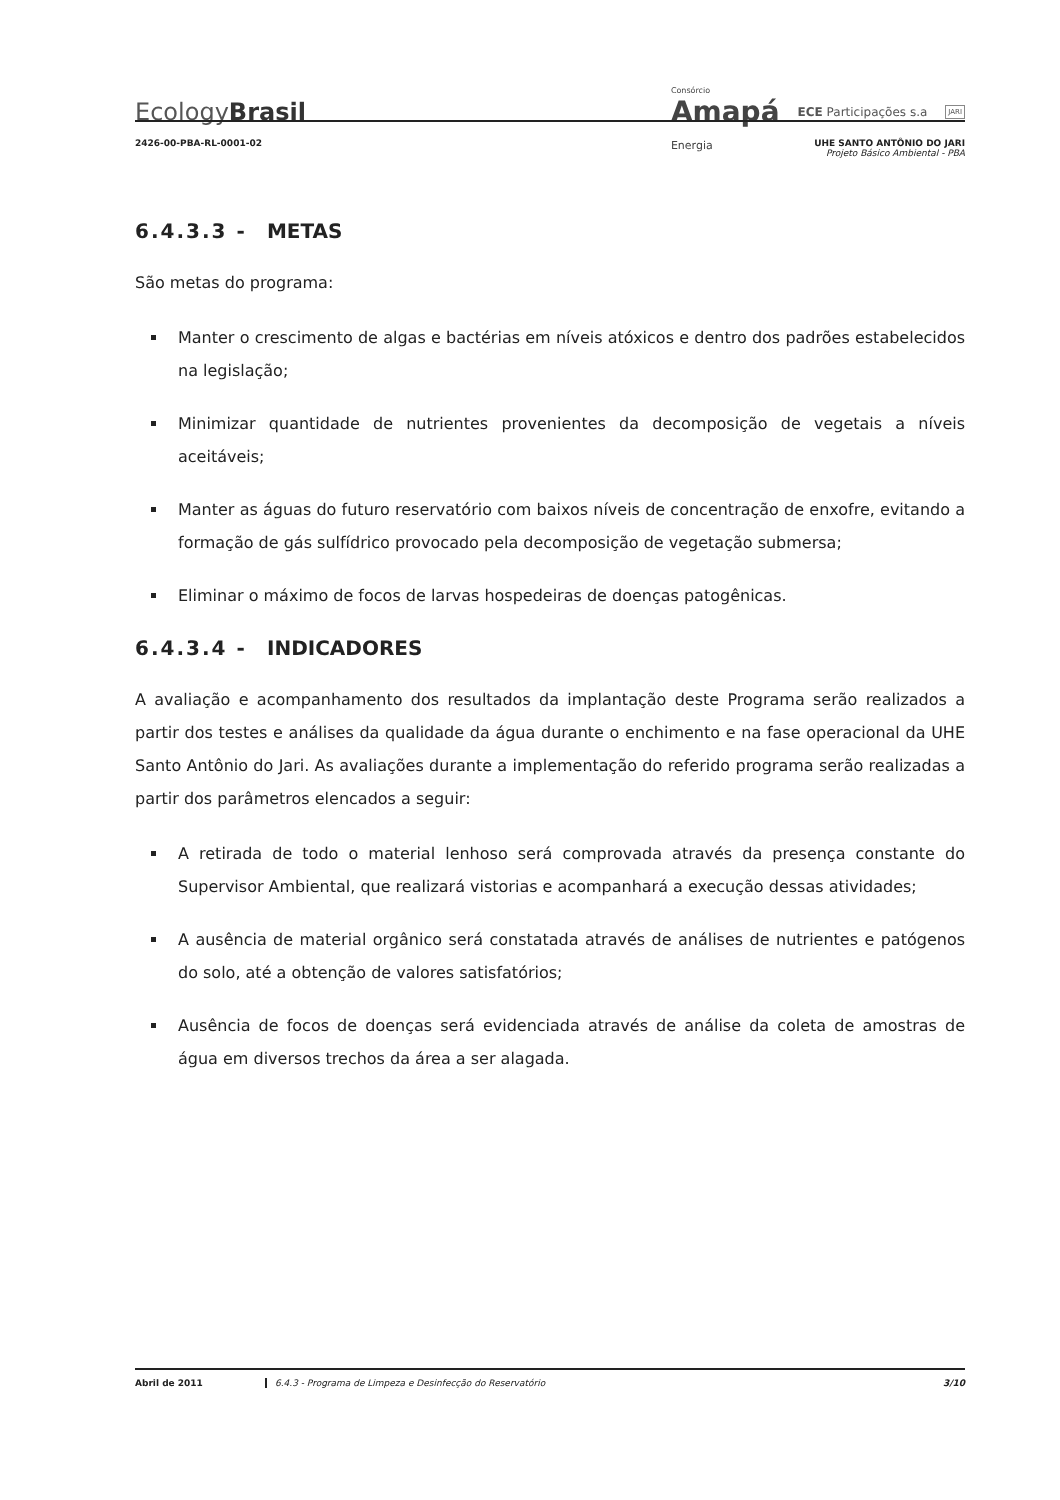EcologyBrasil
Consórcio
Amapá
Energia
ECE Participações s.a
JARI
2426-00-PBA-RL-0001-02 UHE SANTO ANTÔNIO DO JARI
Projeto Básico Ambiental - PBA
6.4.3.3 - METAS
São metas do programa:
Manter o crescimento de algas e bactérias em níveis atóxicos e dentro dos padrões estabelecidos na legislação;
Minimizar quantidade de nutrientes provenientes da decomposição de vegetais a níveis aceitáveis;
Manter as águas do futuro reservatório com baixos níveis de concentração de enxofre, evitando a formação de gás sulfídrico provocado pela decomposição de vegetação submersa;
Eliminar o máximo de focos de larvas hospedeiras de doenças patogênicas.
6.4.3.4 - INDICADORES
A avaliação e acompanhamento dos resultados da implantação deste Programa serão realizados a partir dos testes e análises da qualidade da água durante o enchimento e na fase operacional da UHE Santo Antônio do Jari. As avaliações durante a implementação do referido programa serão realizadas a partir dos parâmetros elencados a seguir:
A retirada de todo o material lenhoso será comprovada através da presença constante do Supervisor Ambiental, que realizará vistorias e acompanhará a execução dessas atividades;
A ausência de material orgânico será constatada através de análises de nutrientes e patógenos do solo, até a obtenção de valores satisfatórios;
Ausência de focos de doenças será evidenciada através de análise da coleta de amostras de água em diversos trechos da área a ser alagada.
Abril de 2011 6.4.3 - Programa de Limpeza e Desinfecção do Reservatório 3/10